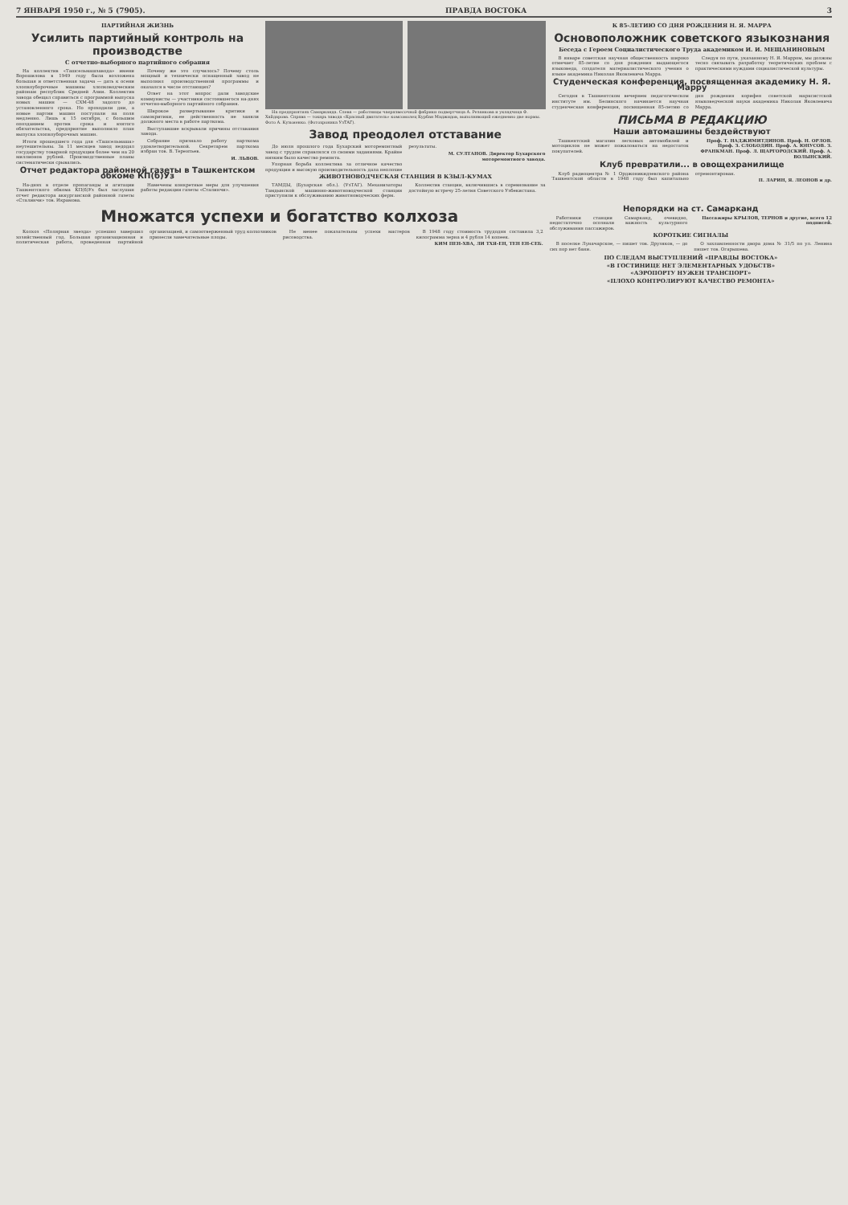7 ЯНВАРЯ 1950 г., № 5 (7905). ПРАВДА ВОСТОКА 3
ПАРТИЙНАЯ ЖИЗНЬ
Усилить партийный контроль на производстве
С отчетно-выборного партийного собрания
На коллектив «Ташсельмашзавода» имени Ворошилова в 1949 году была возложена большая и ответственная задача — дать к осени хлопкоуборочные машины хлопководческим районам республик Средней Азии. Коллектив завода обещал справиться с программой выпуска новых машин — СХМ-48 задолго до установленного срока. Но проходили дни, а новые партии машин поступали на поля медленно. Лишь к 15 октября, с большим опозданием против срока и взятого обязательства, предприятие выполнило план выпуска хлопкоуборочных машин.
Итоги прошедшего года для «Ташсельмаша» неутешительны. За 11 месяцев завод недодал государству товарной продукции более чем на 20 миллионов рублей. Производственные планы систематически срывались.
Почему же это случилось? Почему столь мощный и технически оснащенный завод не выполнил производственной программы и оказался в числе отстающих?
Ответ на этот вопрос дали заводские коммунисты — участники состоявшегося на-днях отчетно-выборного партийного собрания.
Широкое развертывание критики и самокритики, ее действенность не заняли должного места в работе парткома.
Выступавшие вскрывали причины отставания завода.
Собрание признало работу парткома удовлетворительной. Секретарем парткома избран тов. В. Терентьев.
И. ЛЬВОВ.
Отчет редактора районной газеты в Ташкентском обкоме КП(б)Уз
На-днях в отделе пропаганды и агитации Ташкентского обкома КП(б)Уз был заслушан отчет редактора аккурганской районной газеты «Сталинчи» тов. Икрамова.
Намечены конкретные меры для улучшения работы редакции газеты «Сталинчи».
На предприятиях Самарканда. Слева — работницы чаеразвесочной фабрики подвертчица А. Резанкова и укладчица Ф. Хайдарова. Справа — токарь завода «Красный двигатель» комсомолец Курбан Маджидов, выполняющий ежедневно две нормы. Фото А. Кузьменко. (Фотохроника УзТАГ).
Завод преодолел отставание
До июля прошлого года Бухарский моторемонтный завод с трудом справлялся со своими заданиями. Крайне низким было качество ремонта.
Упорная борьба коллектива за отличное качество продукции и высокую производительность дала неплохие результаты.
М. СУЛТАНОВ. Директор Бухарского моторемонтного завода.
ЖИВОТНОВОДЧЕСКАЯ СТАНЦИЯ В КЗЫЛ-КУМАХ
ТАМДЫ, (Бухарская обл.). (УзТАГ). Механизаторы Тамдынской машинно-животноводческой станции приступили к обслуживанию животноводческих ферм.
Коллектив станции, включившись в соревнование за достойную встречу 25-летия Советского Узбекистана.
К 85-ЛЕТИЮ СО ДНЯ РОЖДЕНИЯ Н. Я. МАРРА
Основоположник советского языкознания
Беседа с Героем Социалистического Труда академиком И. И. МЕЩАНИНОВЫМ
В январе советская научная общественность широко отмечает 85-летие со дня рождения выдающегося языковеда, создателя материалистического учения о языке академика Николая Яковлевича Марра.
Следуя по пути, указанному Н. Я. Марром, мы должны тесно связывать разработку теоретических проблем с практическими нуждами социалистической культуры.
Студенческая конференция, посвященная академику Н. Я. Марру
Сегодня в Ташкентском вечернем педагогическом институте им. Белинского начинается научная студенческая конференция, посвященная 85-летию со дня рождения корифея советской марксистской языковедческой науки академика Николая Яковлевича Марра.
ПИСЬМА В РЕДАКЦИЮ
Наши автомашины бездействуют
Ташкентский магазин легковых автомобилей и мотоциклов не может пожаловаться на недостаток покупателей.
Проф. Т. НАДЖИМИТДИНОВ. Проф. Н. ОРЛОВ. Проф. З. СЛОБОДИН. Проф. А. ЮНУСОВ. З. ФРАНКМАН. Проф. Л. ЩАРГОРОДСКИЙ. Проф. А. ВОЛЫНСКИЙ.
Клуб превратили... в овощехранилище
Клуб радиоцентра № 1 Орджоникидзевского района Ташкентской области в 1948 году был капитально отремонтирован.
П. ЛАРИН, Я. ЛЕОНОВ и др.
Множатся успехи и богатство колхоза
Колхоз «Полярная звезда» успешно завершил хозяйственный год. Большая организационная и политическая работа, проведенная партийной организацией, и самоотверженный труд колхозников принесли замечательные плоды.
Не менее показательны успехи мастеров рисоводства.
В 1948 году стоимость трудодня составила 3,2 килограмма зерна и 4 рубля 14 копеек.
КИМ ПЕН-ХВА, ЛИ ТХЯ-ЕН, ТЕН ЕН-СЕБ.
Непорядки на ст. Самарканд
Работники станции Самарканд, очевидно, недостаточно осознали важность культурного обслуживания пассажиров.
Пассажиры КРЫЛОВ, ТЕРНОВ и другие, всего 12 подписей.
КОРОТКИЕ СИГНАЛЫ
В поселке Луначарское, — пишет тов. Друзяков, — до сих пор нет бани.
О захламленности двора дома № 31/5 по ул. Ленина пишет тов. Огарышева.
ПО СЛЕДАМ ВЫСТУПЛЕНИЙ «ПРАВДЫ ВОСТОКА»
«В ГОСТИНИЦЕ НЕТ ЭЛЕМЕНТАРНЫХ УДОБСТВ»
«АЭРОПОРТУ НУЖЕН ТРАНСПОРТ»
«ПЛОХО КОНТРОЛИРУЮТ КАЧЕСТВО РЕМОНТА»